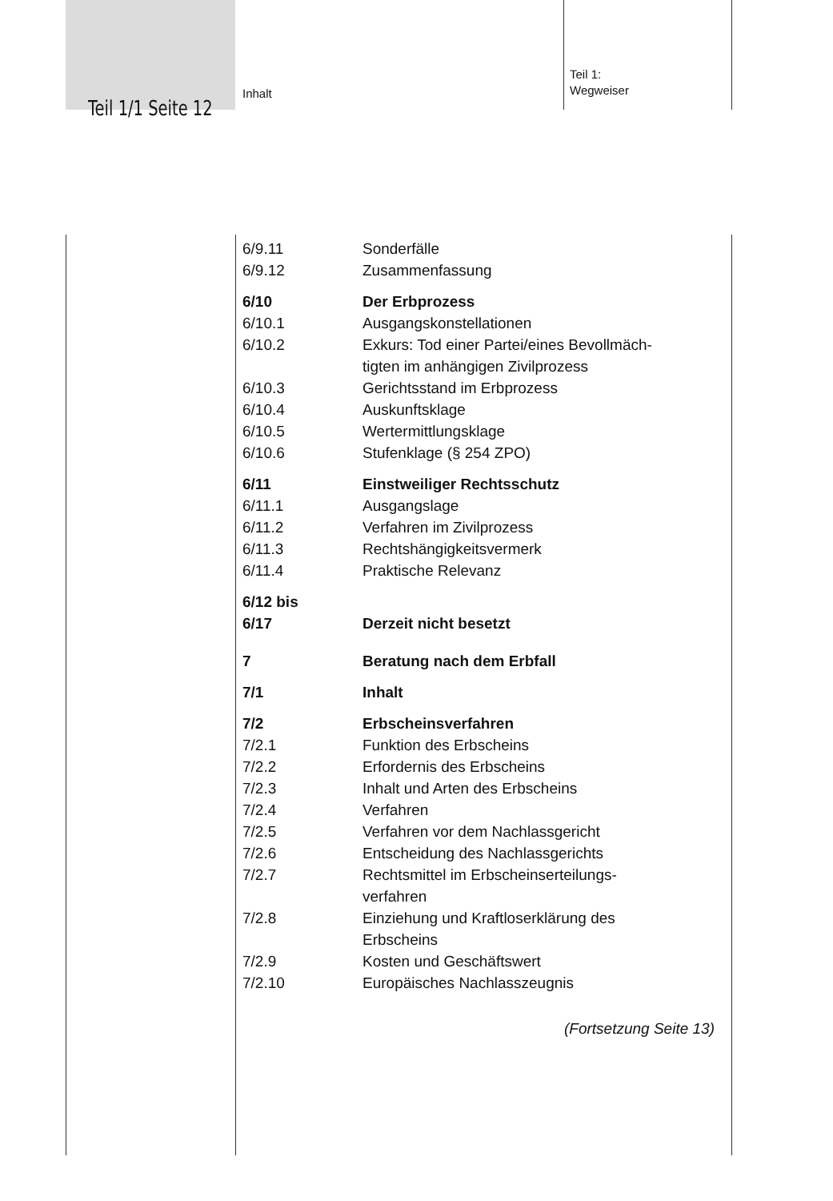Teil 1/1 Seite 12
Inhalt
Teil 1:
Wegweiser
6/9.11 Sonderfälle
6/9.12 Zusammenfassung
6/10 Der Erbprozess
6/10.1 Ausgangskonstellationen
6/10.2 Exkurs: Tod einer Partei/eines Bevollmäch-
tigten im anhängigen Zivilprozess
6/10.3 Gerichtsstand im Erbprozess
6/10.4 Auskunftsklage
6/10.5 Wertermittlungsklage
6/10.6 Stufenklage (§ 254 ZPO)
6/11 Einstweiliger Rechtsschutz
6/11.1 Ausgangslage
6/11.2 Verfahren im Zivilprozess
6/11.3 Rechtshängigkeitsvermerk
6/11.4 Praktische Relevanz
6/12 bis
6/17
Derzeit nicht besetzt
7 Beratung nach dem Erbfall
7/1 Inhalt
7/2 Erbscheinsverfahren
7/2.1 Funktion des Erbscheins
7/2.2 Erfordernis des Erbscheins
7/2.3 Inhalt und Arten des Erbscheins
7/2.4 Verfahren
7/2.5 Verfahren vor dem Nachlassgericht
7/2.6 Entscheidung des Nachlassgerichts
7/2.7 Rechtsmittel im Erbscheinserteilungs-
verfahren
7/2.8 Einziehung und Kraftloserklärung des
Erbscheins
7/2.9 Kosten und Geschäftswert
7/2.10 Europäisches Nachlasszeugnis
(Fortsetzung Seite 13)